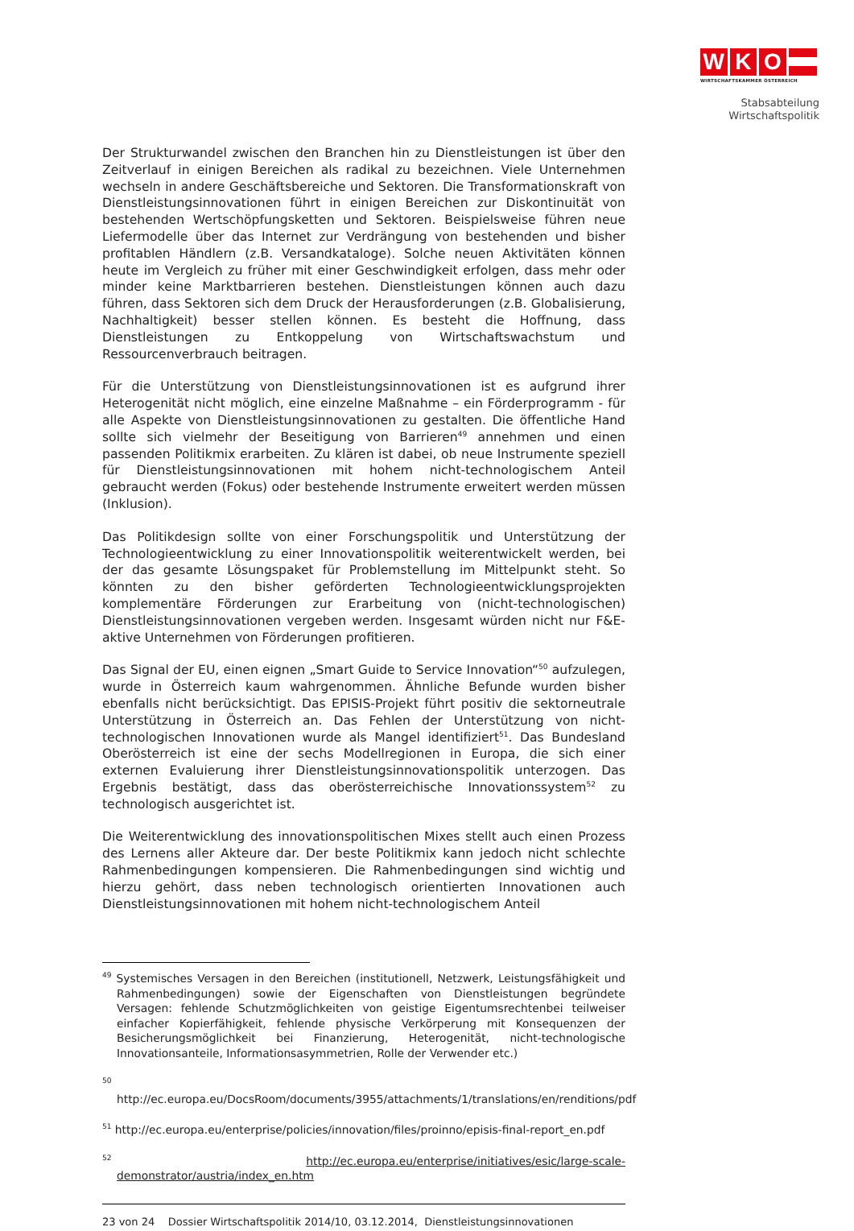W K O
WIRTSCHAFTSKAMMER ÖSTERREICH
Stabsabteilung
Wirtschaftspolitik
Der Strukturwandel zwischen den Branchen hin zu Dienstleistungen ist über den Zeitverlauf in einigen Bereichen als radikal zu bezeichnen. Viele Unternehmen wechseln in andere Geschäftsbereiche und Sektoren. Die Transformationskraft von Dienstleistungsinnovationen führt in einigen Bereichen zur Diskontinuität von bestehenden Wertschöpfungsketten und Sektoren. Beispielsweise führen neue Liefermodelle über das Internet zur Verdrängung von bestehenden und bisher profitablen Händlern (z.B. Versandkataloge). Solche neuen Aktivitäten können heute im Vergleich zu früher mit einer Geschwindigkeit erfolgen, dass mehr oder minder keine Marktbarrieren bestehen. Dienstleistungen können auch dazu führen, dass Sektoren sich dem Druck der Herausforderungen (z.B. Globalisierung, Nachhaltigkeit) besser stellen können. Es besteht die Hoffnung, dass Dienstleistungen zu Entkoppelung von Wirtschaftswachstum und Ressourcenverbrauch beitragen.
Für die Unterstützung von Dienstleistungsinnovationen ist es aufgrund ihrer Heterogenität nicht möglich, eine einzelne Maßnahme – ein Förderprogramm - für alle Aspekte von Dienstleistungsinnovationen zu gestalten. Die öffentliche Hand sollte sich vielmehr der Beseitigung von Barrieren<sup>49</sup> annehmen und einen passenden Politikmix erarbeiten. Zu klären ist dabei, ob neue Instrumente speziell für Dienstleistungsinnovationen mit hohem nicht-technologischem Anteil gebraucht werden (Fokus) oder bestehende Instrumente erweitert werden müssen (Inklusion).
Das Politikdesign sollte von einer Forschungspolitik und Unterstützung der Technologieentwicklung zu einer Innovationspolitik weiterentwickelt werden, bei der das gesamte Lösungspaket für Problemstellung im Mittelpunkt steht. So könnten zu den bisher geförderten Technologieentwicklungsprojekten komplementäre Förderungen zur Erarbeitung von (nicht-technologischen) Dienstleistungsinnovationen vergeben werden. Insgesamt würden nicht nur F&E-aktive Unternehmen von Förderungen profitieren.
Das Signal der EU, einen eignen „Smart Guide to Service Innovation“<sup>50</sup> aufzulegen, wurde in Österreich kaum wahrgenommen. Ähnliche Befunde wurden bisher ebenfalls nicht berücksichtigt. Das EPISIS-Projekt führt positiv die sektorneutrale Unterstützung in Österreich an. Das Fehlen der Unterstützung von nicht-technologischen Innovationen wurde als Mangel identifiziert<sup>51</sup>. Das Bundesland Oberösterreich ist eine der sechs Modellregionen in Europa, die sich einer externen Evaluierung ihrer Dienstleistungsinnovationspolitik unterzogen. Das Ergebnis bestätigt, dass das oberösterreichische Innovationssystem<sup>52</sup> zu technologisch ausgerichtet ist.
Die Weiterentwicklung des innovationspolitischen Mixes stellt auch einen Prozess des Lernens aller Akteure dar. Der beste Politikmix kann jedoch nicht schlechte Rahmenbedingungen kompensieren. Die Rahmenbedingungen sind wichtig und hierzu gehört, dass neben technologisch orientierten Innovationen auch Dienstleistungsinnovationen mit hohem nicht-technologischem Anteil
<sup>49</sup> Systemisches Versagen in den Bereichen (institutionell, Netzwerk, Leistungsfähigkeit und Rahmenbedingungen) sowie der Eigenschaften von Dienstleistungen begründete Versagen: fehlende Schutzmöglichkeiten von geistige Eigentumsrechtenbei teilweiser einfacher Kopierfähigkeit, fehlende physische Verkörperung mit Konsequenzen der Besicherungsmöglichkeit bei Finanzierung, Heterogenität, nicht-technologische Innovationsanteile, Informationsasymmetrien, Rolle der Verwender etc.)
<sup>50</sup> http://ec.europa.eu/DocsRoom/documents/3955/attachments/1/translations/en/renditions/pdf
<sup>51</sup> http://ec.europa.eu/enterprise/policies/innovation/files/proinno/episis-final-report_en.pdf
<sup>52</sup> http://ec.europa.eu/enterprise/initiatives/esic/large-scale-demonstrator/austria/index_en.htm
23 von 24 Dossier Wirtschaftspolitik 2014/10, 03.12.2014, Dienstleistungsinnovationen